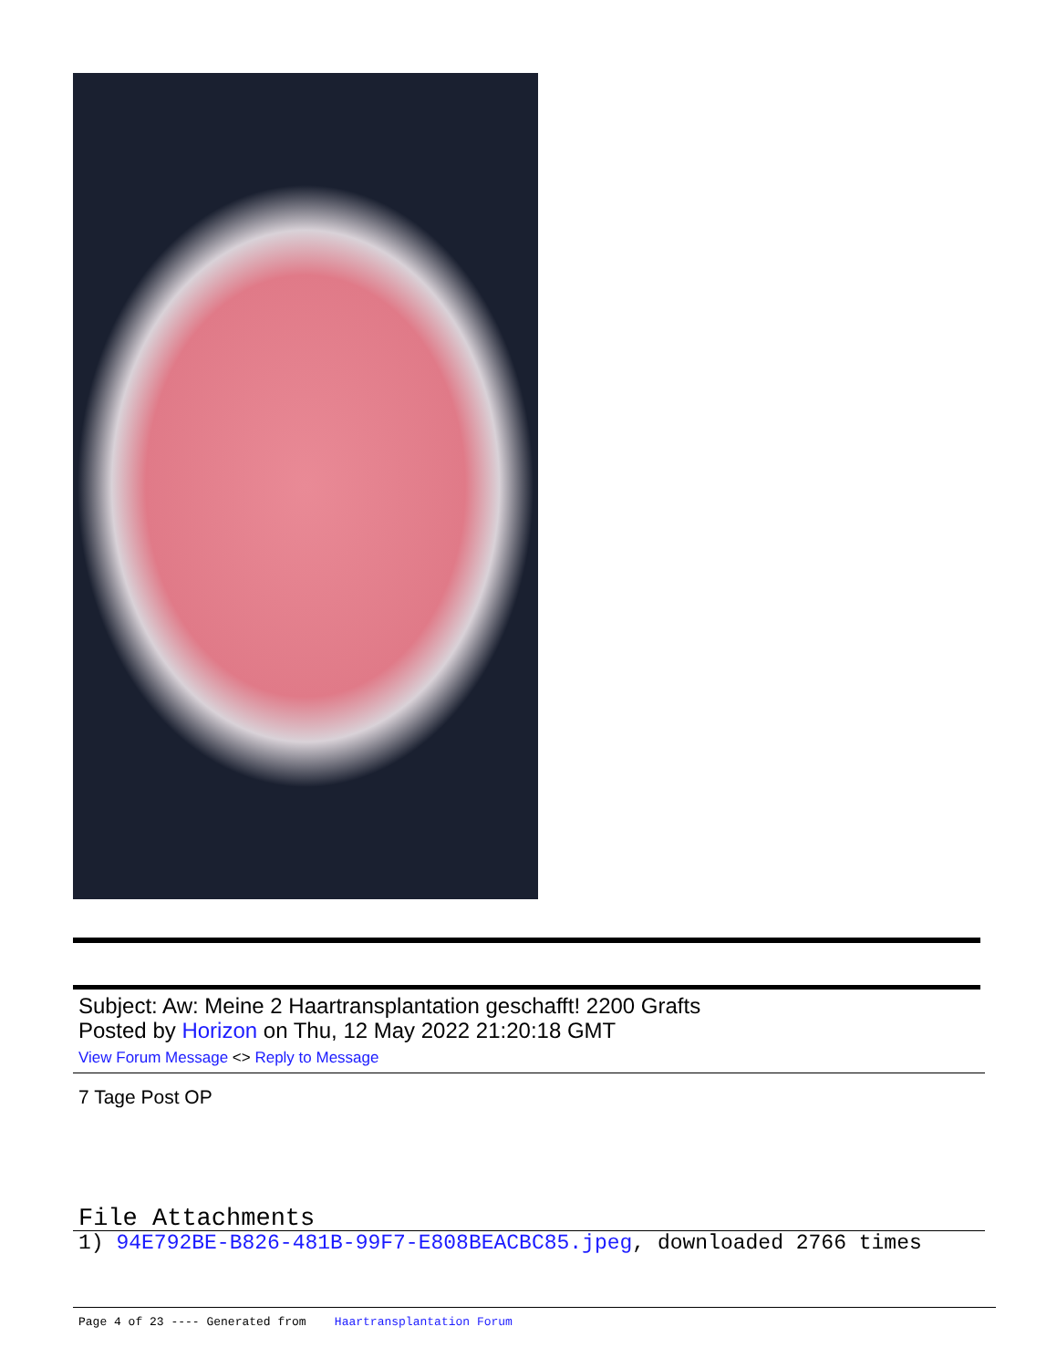Subject: Aw: Meine 2 Haartransplantation geschafft! 2200 Grafts
Posted by Horizon on Thu, 12 May 2022 21:20:18 GMT
View Forum Message <> Reply to Message
7 Tage Post OP
File Attachments
1) 94E792BE-B826-481B-99F7-E808BEACBC85.jpeg, downloaded 2766 times
Page 4 of 23 ---- Generated from Haartransplantation Forum